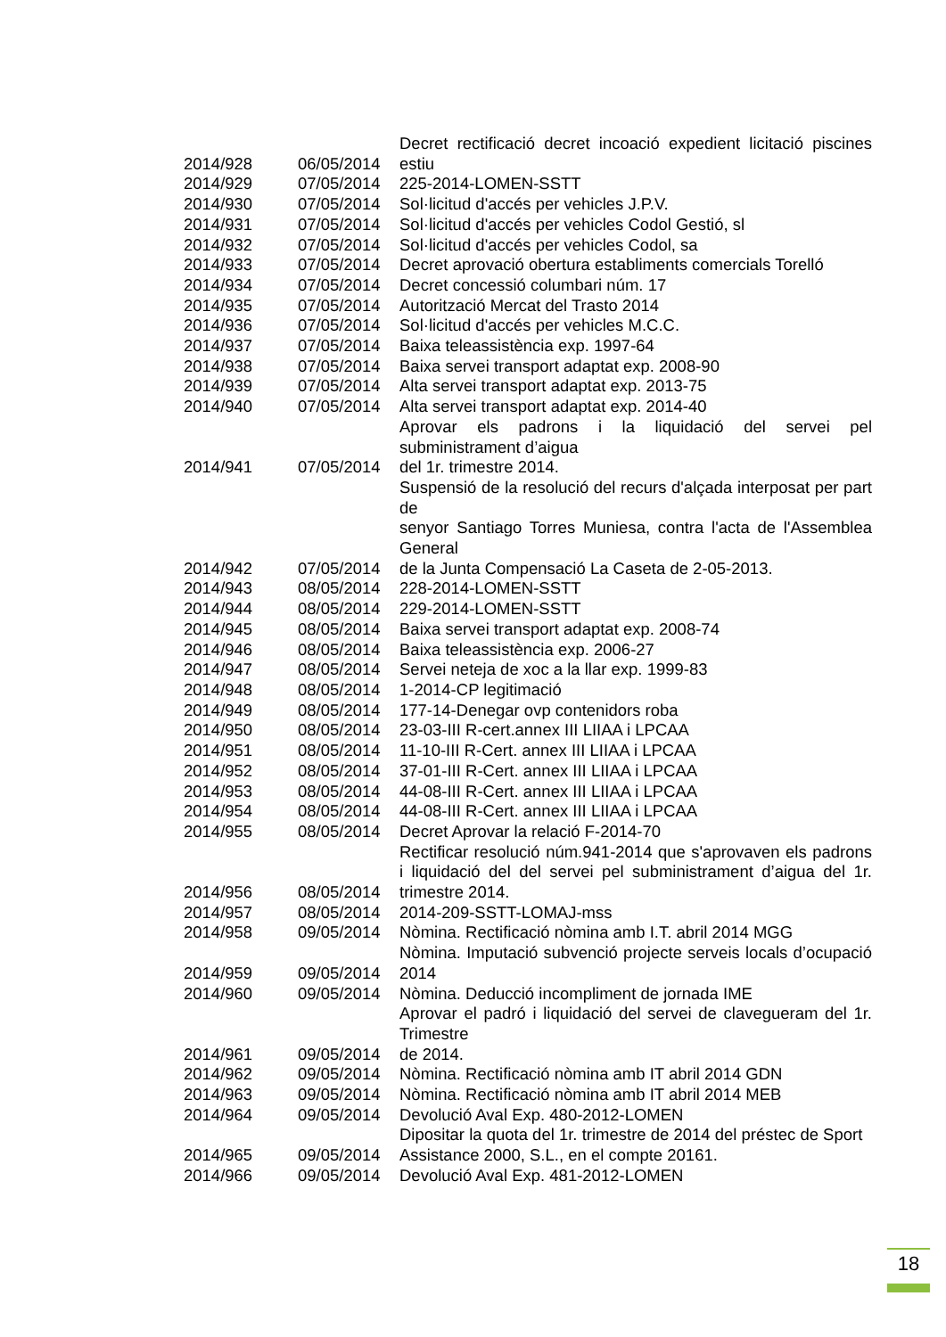| 2014/928 | 06/05/2014 | Decret rectificació decret incoació expedient licitació piscines estiu |
| 2014/929 | 07/05/2014 | 225-2014-LOMEN-SSTT |
| 2014/930 | 07/05/2014 | Sol·licitud d'accés per vehicles J.P.V. |
| 2014/931 | 07/05/2014 | Sol·licitud d'accés per vehicles Codol Gestió, sl |
| 2014/932 | 07/05/2014 | Sol·licitud d'accés per vehicles Codol, sa |
| 2014/933 | 07/05/2014 | Decret aprovació obertura establiments comercials Torelló |
| 2014/934 | 07/05/2014 | Decret concessió columbari núm. 17 |
| 2014/935 | 07/05/2014 | Autorització Mercat del Trasto 2014 |
| 2014/936 | 07/05/2014 | Sol·licitud d'accés per vehicles M.C.C. |
| 2014/937 | 07/05/2014 | Baixa teleassistència exp. 1997-64 |
| 2014/938 | 07/05/2014 | Baixa servei transport adaptat exp. 2008-90 |
| 2014/939 | 07/05/2014 | Alta servei transport adaptat exp. 2013-75 |
| 2014/940 | 07/05/2014 | Alta servei transport adaptat exp. 2014-40 |
| 2014/941 | 07/05/2014 | Aprovar els padrons i la liquidació del servei pel subministrament d’aigua del 1r. trimestre 2014. |
| 2014/942 | 07/05/2014 | Suspensió de la resolució del recurs d'alçada interposat per part de senyor Santiago Torres Muniesa, contra l'acta de l'Assemblea General de la Junta Compensació La Caseta de 2-05-2013. |
| 2014/943 | 08/05/2014 | 228-2014-LOMEN-SSTT |
| 2014/944 | 08/05/2014 | 229-2014-LOMEN-SSTT |
| 2014/945 | 08/05/2014 | Baixa servei transport adaptat exp. 2008-74 |
| 2014/946 | 08/05/2014 | Baixa teleassistència exp. 2006-27 |
| 2014/947 | 08/05/2014 | Servei neteja de xoc a la llar exp. 1999-83 |
| 2014/948 | 08/05/2014 | 1-2014-CP legitimació |
| 2014/949 | 08/05/2014 | 177-14-Denegar ovp contenidors roba |
| 2014/950 | 08/05/2014 | 23-03-III R-cert.annex III LIIAA i LPCAA |
| 2014/951 | 08/05/2014 | 11-10-III R-Cert. annex III LIIAA i LPCAA |
| 2014/952 | 08/05/2014 | 37-01-III R-Cert. annex III LIIAA i LPCAA |
| 2014/953 | 08/05/2014 | 44-08-III R-Cert. annex III LIIAA i LPCAA |
| 2014/954 | 08/05/2014 | 44-08-III R-Cert. annex III LIIAA i LPCAA |
| 2014/955 | 08/05/2014 | Decret Aprovar la relació F-2014-70 |
| 2014/956 | 08/05/2014 | Rectificar resolució núm.941-2014 que s'aprovaven els padrons i liquidació del del servei pel subministrament d’aigua del 1r. trimestre 2014. |
| 2014/957 | 08/05/2014 | 2014-209-SSTT-LOMAJ-mss |
| 2014/958 | 09/05/2014 | Nòmina. Rectificació nòmina amb I.T. abril 2014 MGG |
| 2014/959 | 09/05/2014 | Nòmina. Imputació subvenció projecte serveis locals d’ocupació 2014 |
| 2014/960 | 09/05/2014 | Nòmina. Deducció incompliment de jornada IME |
| 2014/961 | 09/05/2014 | Aprovar el padró i liquidació del servei de clavegueram del 1r. Trimestre de 2014. |
| 2014/962 | 09/05/2014 | Nòmina. Rectificació nòmina amb IT abril 2014 GDN |
| 2014/963 | 09/05/2014 | Nòmina. Rectificació nòmina amb IT abril 2014 MEB |
| 2014/964 | 09/05/2014 | Devolució Aval Exp. 480-2012-LOMEN |
| 2014/965 | 09/05/2014 | Dipositar la quota del 1r. trimestre de 2014 del préstec de Sport Assistance 2000, S.L., en el compte 20161. |
| 2014/966 | 09/05/2014 | Devolució Aval Exp. 481-2012-LOMEN |
18